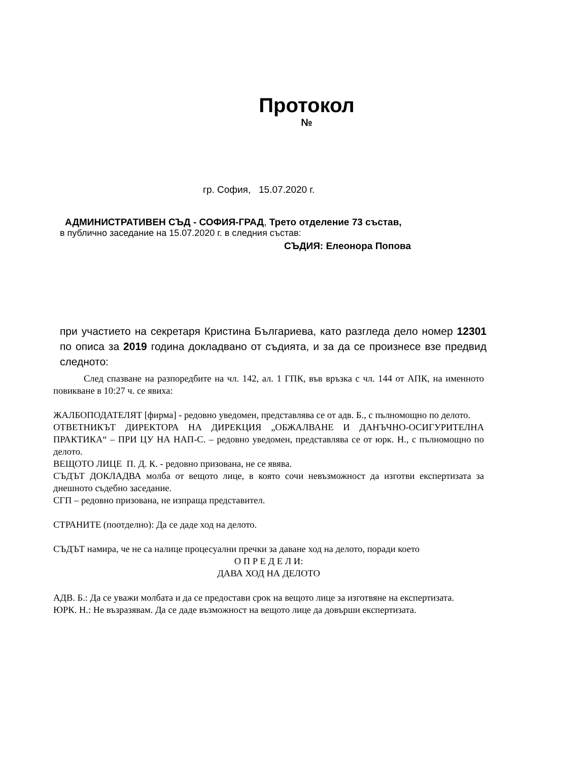Протокол
№
гр. София, 15.07.2020 г.
АДМИНИСТРАТИВЕН СЪД - СОФИЯ-ГРАД, Трето отделение 73 състав,
в публично заседание на 15.07.2020 г. в следния състав:
СЪДИЯ: Елеонора Попова
при участието на секретаря Кристина Българиева, като разгледа дело номер 12301 по описа за 2019 година докладвано от съдията, и за да се произнесе взе предвид следното:
След спазване на разпоредбите на чл. 142, ал. 1 ГПК, във връзка с чл. 144 от АПК, на именното повикване в 10:27 ч. се явиха:
ЖАЛБОПОДАТЕЛЯТ [фирма] - редовно уведомен, представлява се от адв. Б., с пълномощно по делото.
ОТВЕТНИКЪТ ДИРЕКТОРА НА ДИРЕКЦИЯ „ОБЖАЛВАНЕ И ДАНЪЧНО-ОСИГУРИТЕЛНА ПРАКТИКА“ – ПРИ ЦУ НА НАП-С. – редовно уведомен, представлява се от юрк. Н., с пълномощно по делото.
ВЕЩОТО ЛИЦЕ П. Д. К. - редовно призована, не се явява.
СЪДЪТ ДОКЛАДВА молба от вещото лице, в която сочи невъзможност да изготви експертизата за днешното съдебно заседание.
СГП – редовно призована, не изпраща представител.
СТРАНИТЕ (поотделно): Да се даде ход на делото.
СЪДЪТ намира, че не са налице процесуални пречки за даване ход на делото, поради което
О П Р Е Д Е Л И:
ДАВА ХОД НА ДЕЛОТО
АДВ. Б.: Да се уважи молбата и да се предостави срок на вещото лице за изготвяне на експертизата.
ЮРК. Н.: Не възразявам. Да се даде възможност на вещото лице да довърши експертизата.